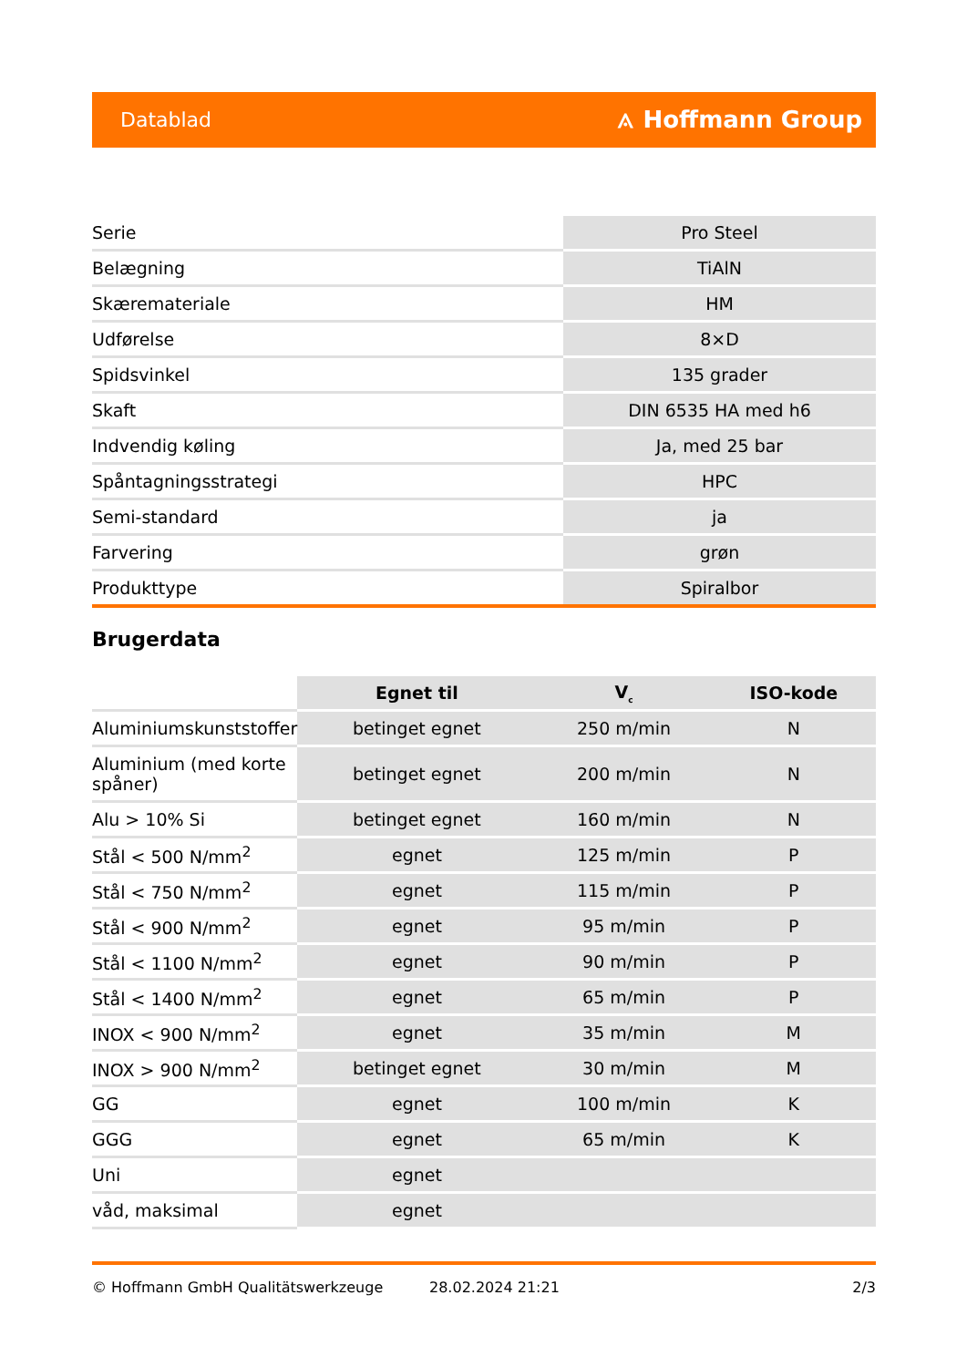Datablad ⟑ Hoffmann Group
| Serie | Pro Steel |
| Belægning | TiAlN |
| Skæremateriale | HM |
| Udførelse | 8×D |
| Spidsvinkel | 135 grader |
| Skaft | DIN 6535 HA med h6 |
| Indvendig køling | Ja, med 25 bar |
| Spåntagningsstrategi | HPC |
| Semi-standard | ja |
| Farvering | grøn |
| Produkttype | Spiralbor |
Brugerdata
| | Egnet til | V<sub>c</sub> | ISO-kode |
| --- | --- | --- | --- |
| Aluminiumskunststoffer | betinget egnet | 250 m/min | N |
| Aluminium (med korte spåner) | betinget egnet | 200 m/min | N |
| Alu > 10% Si | betinget egnet | 160 m/min | N |
| Stål < 500 N/mm<sup>2</sup> | egnet | 125 m/min | P |
| Stål < 750 N/mm<sup>2</sup> | egnet | 115 m/min | P |
| Stål < 900 N/mm<sup>2</sup> | egnet | 95 m/min | P |
| Stål < 1100 N/mm<sup>2</sup> | egnet | 90 m/min | P |
| Stål < 1400 N/mm<sup>2</sup> | egnet | 65 m/min | P |
| INOX < 900 N/mm<sup>2</sup> | egnet | 35 m/min | M |
| INOX > 900 N/mm<sup>2</sup> | betinget egnet | 30 m/min | M |
| GG | egnet | 100 m/min | K |
| GGG | egnet | 65 m/min | K |
| Uni | egnet | | |
| våd, maksimal | egnet | | |
© Hoffmann GmbH Qualitätswerkzeuge 28.02.2024 21:21 2/3